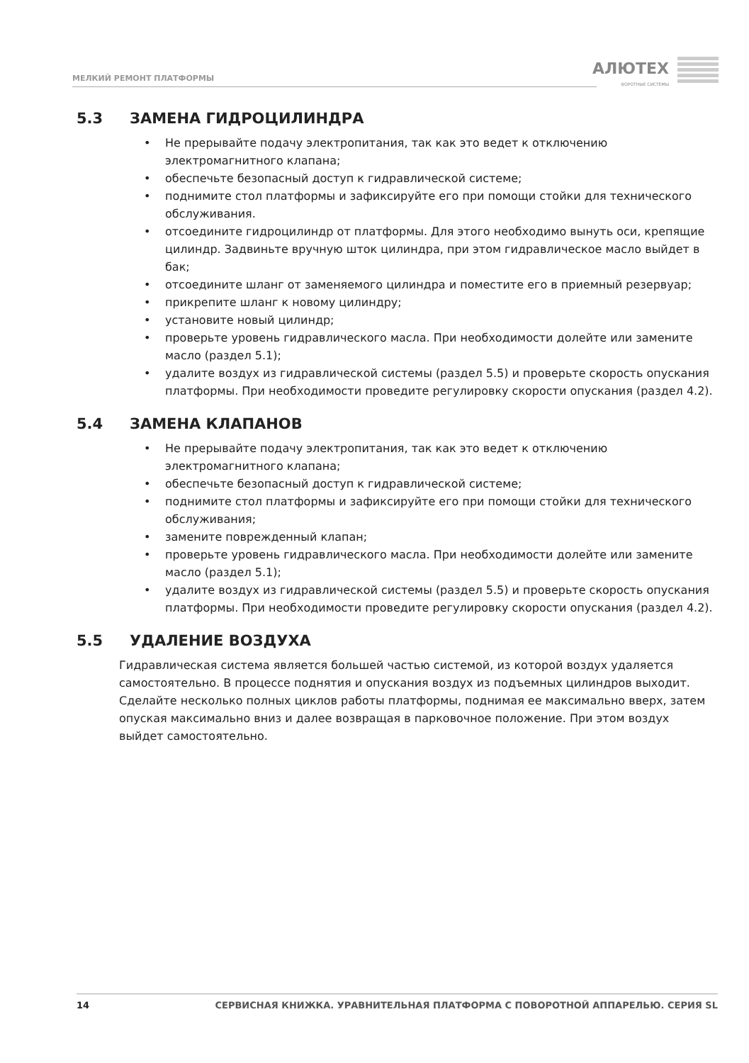МЕЛКИЙ РЕМОНТ ПЛАТФОРМЫ АЛЮТЕХ
ВОРОТНЫЕ СИСТЕМЫ
5.3 ЗАМЕНА ГИДРОЦИЛИНДРА
• Не прерывайте подачу электропитания, так как это ведет к отключению электромагнитного клапана;
• обеспечьте безопасный доступ к гидравлической системе;
• поднимите стол платформы и зафиксируйте его при помощи стойки для технического обслуживания.
• отсоедините гидроцилиндр от платформы. Для этого необходимо вынуть оси, крепящие цилиндр. Задвиньте вручную шток цилиндра, при этом гидравлическое масло выйдет в бак;
• отсоедините шланг от заменяемого цилиндра и поместите его в приемный резервуар;
• прикрепите шланг к новому цилиндру;
• установите новый цилиндр;
• проверьте уровень гидравлического масла. При необходимости долейте или замените масло (раздел 5.1);
• удалите воздух из гидравлической системы (раздел 5.5) и проверьте скорость опускания платформы. При необходимости проведите регулировку скорости опускания (раздел 4.2).
5.4 ЗАМЕНА КЛАПАНОВ
• Не прерывайте подачу электропитания, так как это ведет к отключению электромагнитного клапана;
• обеспечьте безопасный доступ к гидравлической системе;
• поднимите стол платформы и зафиксируйте его при помощи стойки для технического обслуживания;
• замените поврежденный клапан;
• проверьте уровень гидравлического масла. При необходимости долейте или замените масло (раздел 5.1);
• удалите воздух из гидравлической системы (раздел 5.5) и проверьте скорость опускания платформы. При необходимости проведите регулировку скорости опускания (раздел 4.2).
5.5 УДАЛЕНИЕ ВОЗДУХА
Гидравлическая система является большей частью системой, из которой воздух удаляется самостоятельно. В процессе поднятия и опускания воздух из подъемных цилиндров выходит. Сделайте несколько полных циклов работы платформы, поднимая ее максимально вверх, затем опуская максимально вниз и далее возвращая в парковочное положение. При этом воздух выйдет самостоятельно.
14 СЕРВИСНАЯ КНИЖКА. УРАВНИТЕЛЬНАЯ ПЛАТФОРМА С ПОВОРОТНОЙ АППАРЕЛЬЮ. СЕРИЯ SL